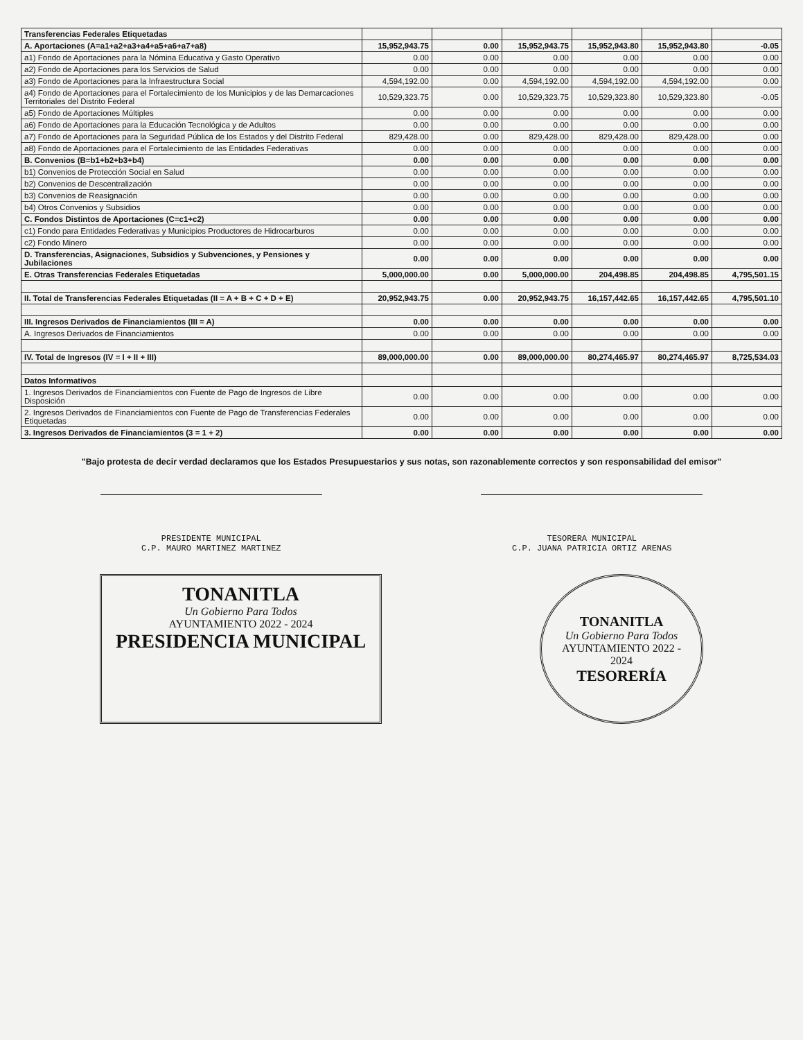| Transferencias Federales Etiquetadas | | | | | | |
| A. Aportaciones (A=a1+a2+a3+a4+a5+a6+a7+a8) | 15,952,943.75 | 0.00 | 15,952,943.75 | 15,952,943.80 | 15,952,943.80 | -0.05 |
| a1) Fondo de Aportaciones para la Nómina Educativa y Gasto Operativo | 0.00 | 0.00 | 0.00 | 0.00 | 0.00 | 0.00 |
| a2) Fondo de Aportaciones para los Servicios de Salud | 0.00 | 0.00 | 0.00 | 0.00 | 0.00 | 0.00 |
| a3) Fondo de Aportaciones para la Infraestructura Social | 4,594,192.00 | 0.00 | 4,594,192.00 | 4,594,192.00 | 4,594,192.00 | 0.00 |
| a4) Fondo de Aportaciones para el Fortalecimiento de los Municipios y de las Demarcaciones Territoriales del Distrito Federal | 10,529,323.75 | 0.00 | 10,529,323.75 | 10,529,323.80 | 10,529,323.80 | -0.05 |
| a5) Fondo de Aportaciones Múltiples | 0.00 | 0.00 | 0.00 | 0.00 | 0.00 | 0.00 |
| a6) Fondo de Aportaciones para la Educación Tecnológica y de Adultos | 0.00 | 0.00 | 0.00 | 0.00 | 0.00 | 0.00 |
| a7) Fondo de Aportaciones para la Seguridad Pública de los Estados y del Distrito Federal | 829,428.00 | 0.00 | 829,428.00 | 829,428.00 | 829,428.00 | 0.00 |
| a8) Fondo de Aportaciones para el Fortalecimiento de las Entidades Federativas | 0.00 | 0.00 | 0.00 | 0.00 | 0.00 | 0.00 |
| B. Convenios (B=b1+b2+b3+b4) | 0.00 | 0.00 | 0.00 | 0.00 | 0.00 | 0.00 |
| b1) Convenios de Protección Social en Salud | 0.00 | 0.00 | 0.00 | 0.00 | 0.00 | 0.00 |
| b2) Convenios de Descentralización | 0.00 | 0.00 | 0.00 | 0.00 | 0.00 | 0.00 |
| b3) Convenios de Reasignación | 0.00 | 0.00 | 0.00 | 0.00 | 0.00 | 0.00 |
| b4) Otros Convenios y Subsidios | 0.00 | 0.00 | 0.00 | 0.00 | 0.00 | 0.00 |
| C. Fondos Distintos de Aportaciones (C=c1+c2) | 0.00 | 0.00 | 0.00 | 0.00 | 0.00 | 0.00 |
| c1) Fondo para Entidades Federativas y Municipios Productores de Hidrocarburos | 0.00 | 0.00 | 0.00 | 0.00 | 0.00 | 0.00 |
| c2) Fondo Minero | 0.00 | 0.00 | 0.00 | 0.00 | 0.00 | 0.00 |
| D. Transferencias, Asignaciones, Subsidios y Subvenciones, y Pensiones y Jubilaciones | 0.00 | 0.00 | 0.00 | 0.00 | 0.00 | 0.00 |
| E. Otras Transferencias Federales Etiquetadas | 5,000,000.00 | 0.00 | 5,000,000.00 | 204,498.85 | 204,498.85 | 4,795,501.15 |
| II. Total de Transferencias Federales Etiquetadas (II = A + B + C + D + E) | 20,952,943.75 | 0.00 | 20,952,943.75 | 16,157,442.65 | 16,157,442.65 | 4,795,501.10 |
| III. Ingresos Derivados de Financiamientos (III = A) | 0.00 | 0.00 | 0.00 | 0.00 | 0.00 | 0.00 |
| A. Ingresos Derivados de Financiamientos | 0.00 | 0.00 | 0.00 | 0.00 | 0.00 | 0.00 |
| IV. Total de Ingresos (IV = I + II + III) | 89,000,000.00 | 0.00 | 89,000,000.00 | 80,274,465.97 | 80,274,465.97 | 8,725,534.03 |
| Datos Informativos | | | | | | |
| 1. Ingresos Derivados de Financiamientos con Fuente de Pago de Ingresos de Libre Disposición | 0.00 | 0.00 | 0.00 | 0.00 | 0.00 | 0.00 |
| 2. Ingresos Derivados de Financiamientos con Fuente de Pago de Transferencias Federales Etiquetadas | 0.00 | 0.00 | 0.00 | 0.00 | 0.00 | 0.00 |
| 3. Ingresos Derivados de Financiamientos (3 = 1 + 2) | 0.00 | 0.00 | 0.00 | 0.00 | 0.00 | 0.00 |
"Bajo protesta de decir verdad declaramos que los Estados Presupuestarios y sus notas, son razonablemente correctos y son responsabilidad del emisor"
PRESIDENTE MUNICIPAL
C.P. MAURO MARTINEZ MARTINEZ
TESORERA MUNICIPAL
C.P. JUANA PATRICIA ORTIZ ARENAS
TONANITLA
Un Gobierno Para Todos
AYUNTAMIENTO 2022 - 2024
PRESIDENCIA MUNICIPAL
TONANITLA
Un Gobierno Para Todos
AYUNTAMIENTO 2022 - 2024
TESORERÍA